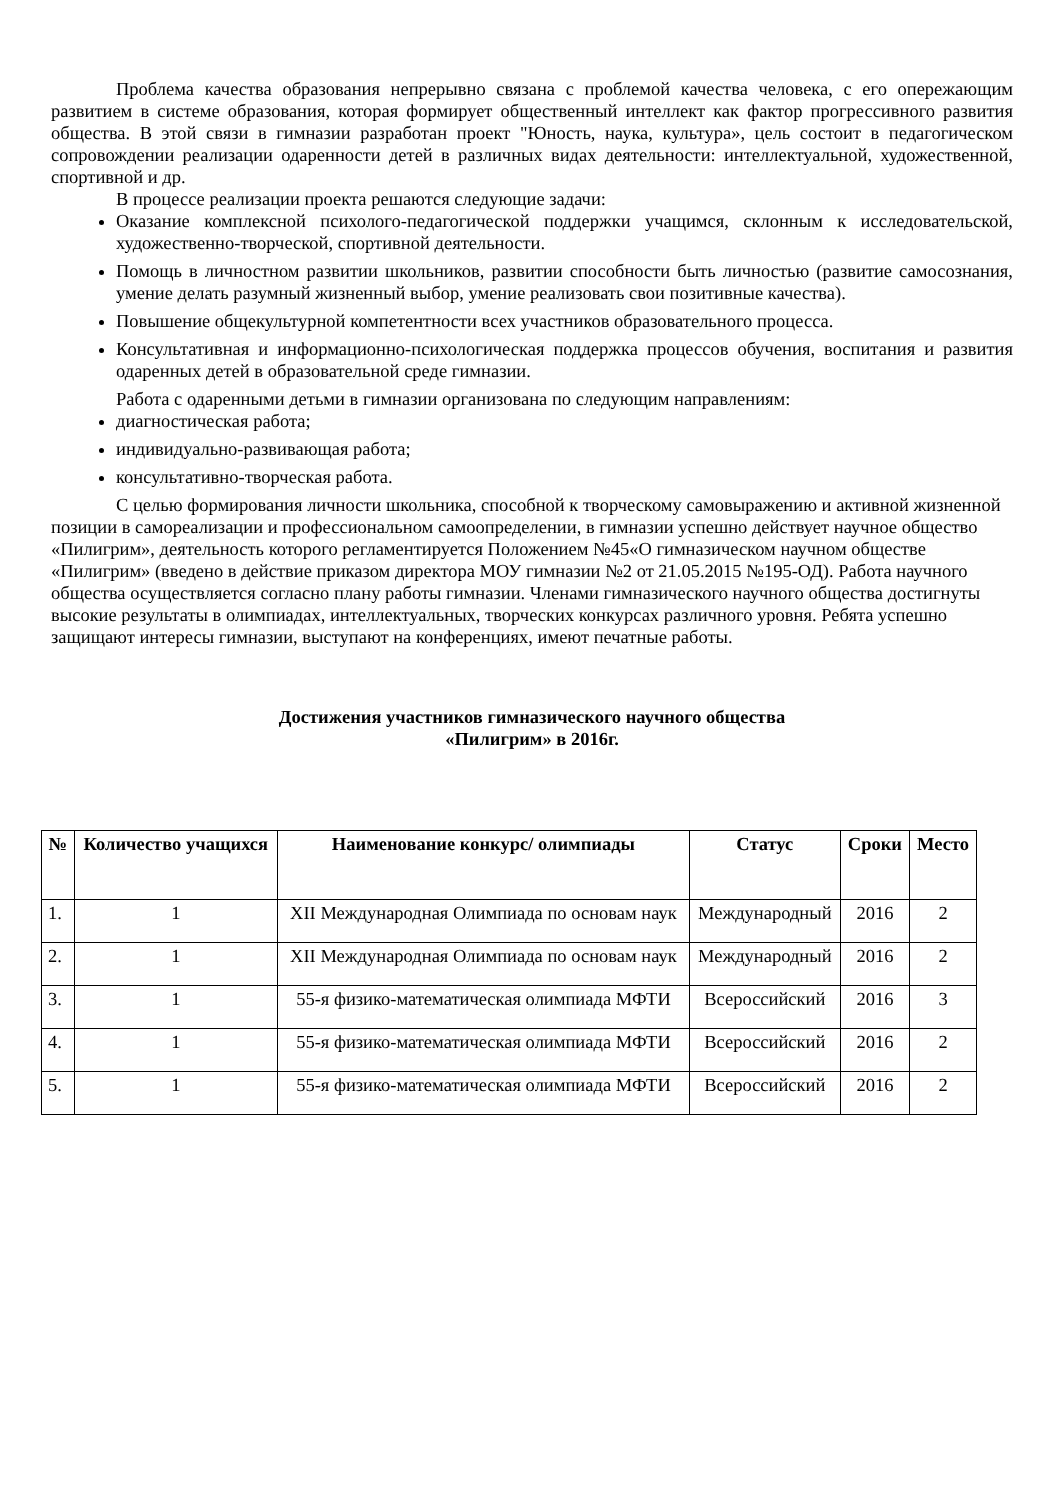Проблема качества образования непрерывно связана с проблемой качества человека, с его опережающим развитием в системе образования, которая формирует общественный интеллект как фактор прогрессивного развития общества. В этой связи в гимназии разработан проект "Юность, наука, культура», цель состоит в педагогическом сопровождении реализации одаренности детей в различных видах деятельности: интеллектуальной, художественной, спортивной и др.
В процессе реализации проекта решаются следующие задачи:
Оказание комплексной психолого-педагогической поддержки учащимся, склонным к исследовательской, художественно-творческой, спортивной деятельности.
Помощь в личностном развитии школьников, развитии способности быть личностью (развитие самосознания, умение делать разумный жизненный выбор, умение реализовать свои позитивные качества).
Повышение общекультурной компетентности всех участников образовательного процесса.
Консультативная и информационно-психологическая поддержка процессов обучения, воспитания и развития одаренных детей в образовательной среде гимназии.
Работа с одаренными детьми в гимназии организована по следующим направлениям:
диагностическая работа;
индивидуально-развивающая работа;
консультативно-творческая работа.
С целью формирования личности школьника, способной к творческому самовыражению и активной жизненной позиции в самореализации и профессиональном самоопределении, в гимназии успешно действует научное общество «Пилигрим», деятельность которого регламентируется Положением №45«О гимназическом научном обществе «Пилигрим» (введено в действие приказом директора МОУ гимназии №2 от 21.05.2015 №195-ОД). Работа научного общества осуществляется согласно плану работы гимназии. Членами гимназического научного общества достигнуты высокие результаты в олимпиадах, интеллектуальных, творческих конкурсах различного уровня. Ребята успешно защищают интересы гимназии, выступают на конференциях, имеют печатные работы.
Достижения участников гимназического научного общества
«Пилигрим» в 2016г.
| № | Количество учащихся | Наименование конкурс/ олимпиады | Статус | Сроки | Место |
| --- | --- | --- | --- | --- | --- |
| 1. | 1 | XII Международная Олимпиада по основам наук | Международный | 2016 | 2 |
| 2. | 1 | XII Международная Олимпиада по основам наук | Международный | 2016 | 2 |
| 3. | 1 | 55-я физико-математическая олимпиада МФТИ | Всероссийский | 2016 | 3 |
| 4. | 1 | 55-я физико-математическая олимпиада МФТИ | Всероссийский | 2016 | 2 |
| 5. | 1 | 55-я физико-математическая олимпиада МФТИ | Всероссийский | 2016 | 2 |